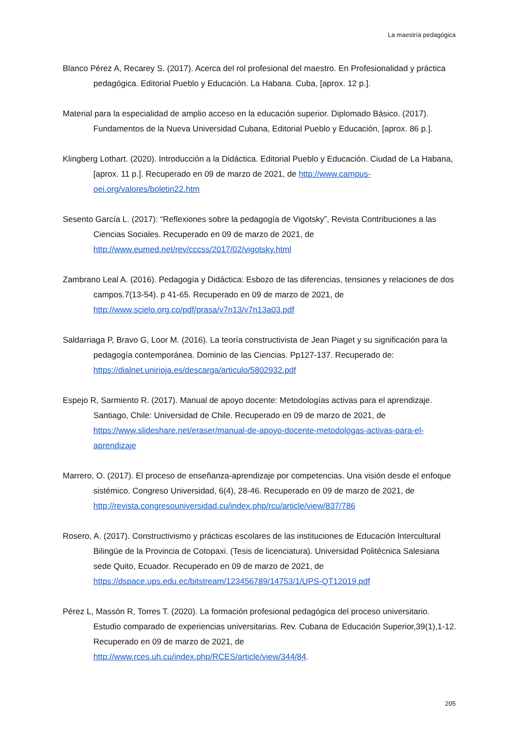La maestría pedagógica
Blanco Pérez A, Recarey S. (2017). Acerca del rol profesional del maestro. En Profesionalidad y práctica pedagógica. Editorial Pueblo y Educación. La Habana. Cuba, [aprox. 12 p.].
Material para la especialidad de amplio acceso en la educación superior. Diplomado Básico. (2017). Fundamentos de la Nueva Universidad Cubana, Editorial Pueblo y Educación, [aprox. 86 p.].
Klingberg Lothart. (2020). Introducción a la Didáctica. Editorial Pueblo y Educación. Ciudad de La Habana, [aprox. 11 p.]. Recuperado en 09 de marzo de 2021, de http://www.campus-oei.org/valores/boletin22.htm
Sesento García L. (2017): “Reflexiones sobre la pedagogía de Vigotsky”, Revista Contribuciones a las Ciencias Sociales. Recuperado en 09 de marzo de 2021, de http://www.eumed.net/rev/cccss/2017/02/vigotsky.html
Zambrano Leal A. (2016). Pedagogía y Didáctica: Esbozo de las diferencias, tensiones y relaciones de dos campos.7(13-54). p 41-65. Recuperado en 09 de marzo de 2021, de http://www.scielo.org.co/pdf/prasa/v7n13/v7n13a03.pdf
Saldarriaga P, Bravo G, Loor M. (2016). La teoría constructivista de Jean Piaget y su significación para la pedagogía contemporánea. Dominio de las Ciencias. Pp127-137. Recuperado de: https://dialnet.unirioja.es/descarga/articulo/5802932.pdf
Espejo R, Sarmiento R. (2017). Manual de apoyo docente: Metodologías activas para el aprendizaje. Santiago, Chile: Universidad de Chile. Recuperado en 09 de marzo de 2021, de https://www.slideshare.net/eraser/manual-de-apoyo-docente-metodologas-activas-para-el-aprendizaje
Marrero, O. (2017). El proceso de enseñanza-aprendizaje por competencias. Una visión desde el enfoque sistémico. Congreso Universidad, 6(4), 28-46. Recuperado en 09 de marzo de 2021, de http://revista.congresouniversidad.cu/index.php/rcu/article/view/837/786
Rosero, A. (2017). Constructivismo y prácticas escolares de las instituciones de Educación Intercultural Bilingüe de la Provincia de Cotopaxi. (Tesis de licenciatura). Universidad Politécnica Salesiana sede Quito, Ecuador. Recuperado en 09 de marzo de 2021, de https://dspace.ups.edu.ec/bitstream/123456789/14753/1/UPS-QT12019.pdf
Pérez L, Massón R, Torres T. (2020). La formación profesional pedagógica del proceso universitario. Estudio comparado de experiencias universitarias. Rev. Cubana de Educación Superior,39(1),1-12. Recuperado en 09 de marzo de 2021, de http://www.rces.uh.cu/index.php/RCES/article/view/344/84.
205